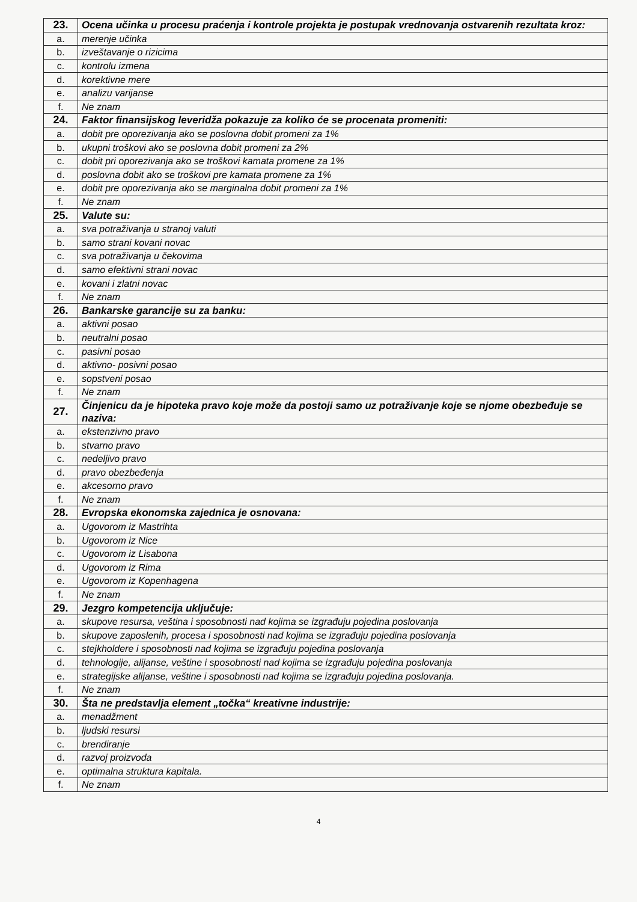| 23. | Ocena učinka u procesu praćenja i kontrole projekta je postupak vrednovanja ostvarenih rezultata kroz: |
| a. | merenje učinka |
| b. | izveštavanje o rizicima |
| c. | kontrolu izmena |
| d. | korektivne mere |
| e. | analizu varijanse |
| f. | Ne znam |
| 24. | Faktor finansijskog leveridža pokazuje za koliko će se procenata promeniti: |
| a. | dobit pre oporezivanja ako se poslovna dobit promeni za 1% |
| b. | ukupni troškovi ako se poslovna dobit promeni za 2% |
| c. | dobit pri oporezivanja ako se troškovi kamata promene za 1% |
| d. | poslovna dobit ako se troškovi pre kamata promene za 1% |
| e. | dobit pre oporezivanja ako se marginalna dobit promeni za 1% |
| f. | Ne znam |
| 25. | Valute su: |
| a. | sva potraživanja u stranoj valuti |
| b. | samo strani kovani novac |
| c. | sva potraživanja u čekovima |
| d. | samo efektivni strani novac |
| e. | kovani i zlatni novac |
| f. | Ne znam |
| 26. | Bankarske garancije su za banku: |
| a. | aktivni posao |
| b. | neutralni posao |
| c. | pasivni posao |
| d. | aktivno- posivni posao |
| e. | sopstveni posao |
| f. | Ne znam |
| 27. | Činjenicu da je hipoteka pravo koje može da postoji samo uz potraživanje koje se njome obezbeđuje se naziva: |
| a. | ekstenzivno pravo |
| b. | stvarno pravo |
| c. | nedeljivo pravo |
| d. | pravo obezbeđenja |
| e. | akcesorno pravo |
| f. | Ne znam |
| 28. | Evropska ekonomska zajednica je osnovana: |
| a. | Ugovorom iz Mastrihta |
| b. | Ugovorom iz Nice |
| c. | Ugovorom iz Lisabona |
| d. | Ugovorom iz Rima |
| e. | Ugovorom iz Kopenhagena |
| f. | Ne znam |
| 29. | Jezgro kompetencija uključuje: |
| a. | skupove resursa, veština i sposobnosti nad kojima se izgrađuju pojedina poslovanja |
| b. | skupove zaposlenih, procesa i sposobnosti nad kojima se izgrađuju pojedina poslovanja |
| c. | stejkholdere i sposobnosti nad kojima se izgrađuju pojedina poslovanja |
| d. | tehnologije, alijanse, veštine i sposobnosti nad kojima se izgrađuju pojedina poslovanja |
| e. | strategijske alijanse, veštine i sposobnosti nad kojima se izgrađuju pojedina poslovanja. |
| f. | Ne znam |
| 30. | Šta ne predstavlja element „točka“ kreativne industrije: |
| a. | menadžment |
| b. | ljudski resursi |
| c. | brendiranje |
| d. | razvoj proizvoda |
| e. | optimalna struktura kapitala. |
| f. | Ne znam |
4